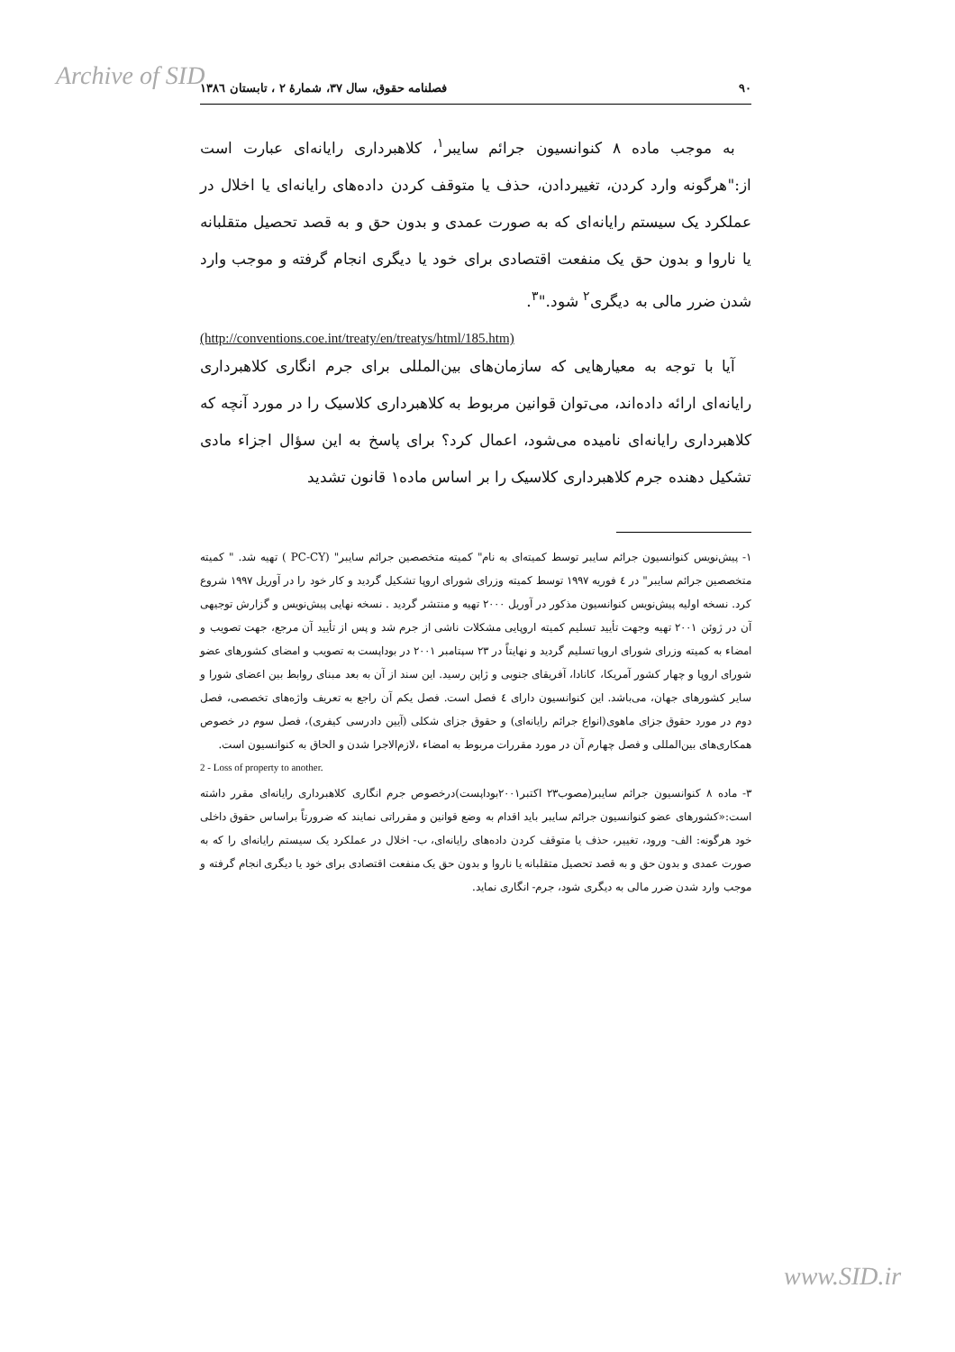Archive of SID
۹۰ فصلنامه حقوق، سال ۳۷، شمارهٔ ۲ ، تابستان ۱۳۸٦
به موجب ماده ۸ کنوانسیون جرائم سایبر<sup>۱</sup>، کلاهبرداری رایانه‌ای عبارت است از:"هرگونه وارد کردن، تغییردادن، حذف یا متوقف کردن داده‌های رایانه‌ای یا اخلال در عملکرد یک سیستم رایانه‌ای که به صورت عمدی و بدون حق و به قصد تحصیل متقلبانه یا ناروا و بدون حق یک منفعت اقتصادی برای خود یا دیگری انجام گرفته و موجب وارد شدن ضرر مالی به دیگری<sup>۲</sup> شود."<sup>۳</sup>.
(http://conventions.coe.int/treaty/en/treatys/html/185.htm)
آیا با توجه به معیارهایی که سازمان‌های بین‌المللی برای جرم انگاری کلاهبرداری رایانه‌ای ارائه داده‌اند، می‌توان قوانین مربوط به کلاهبرداری کلاسیک را در مورد آنچه که کلاهبرداری رایانه‌ای نامیده می‌شود، اعمال کرد؟ برای پاسخ به این سؤال اجزاء مادی تشکیل دهنده جرم کلاهبرداری کلاسیک را بر اساس ماده۱ قانون تشدید
۱- پیش‌نویس کنوانسیون جرائم سایبر توسط کمیته‌ای به نام" کمیته متخصصین جرائم سایبر" (PC-CY ) تهیه شد. " کمیته متخصصین جرائم سایبر" در ٤ فوریه ۱۹۹۷ توسط کمیته وزرای شورای اروپا تشکیل گردید و کار خود را در آوریل ۱۹۹۷ شروع کرد. نسخه اولیه پیش‌نویس کنوانسیون مذکور در آوریل ۲۰۰۰ تهیه و منتشر گردید . نسخه نهایی پیش‌نویس و گزارش توجیهی آن در ژوئن ۲۰۰۱ تهیه وجهت تأیید تسلیم کمیته اروپایی مشکلات ناشی از جرم شد و پس از تأیید آن مرجع، جهت تصویب و امضاء به کمیته وزرای شورای اروپا تسلیم گردید و نهایتاً در ۲۳ سپتامبر ۲۰۰۱ در بوداپست به تصویب و امضای کشورهای عضو شورای اروپا و چهار کشور آمریکا، کانادا، آفریقای جنوبی و ژاپن رسید. این سند از آن به بعد مبنای روابط بین اعضای شورا و سایر کشورهای جهان، می‌باشد. این کنوانسیون دارای ٤ فصل است. فصل یکم آن راجع به تعریف واژه‌های تخصصی، فصل دوم در مورد حقوق جزای ماهوی(انواع جرائم رایانه‌ای) و حقوق جزای شکلی (آیین دادرسی کیفری)، فصل سوم در خصوص همکاری‌های بین‌المللی و فصل چهارم آن در مورد مقررات مربوط به امضاء ،لازم‌الاجرا شدن و الحاق به کنوانسیون است.
2 - Loss of property to another.
۳- ماده ۸ کنوانسیون جرائم سایبر(مصوب۲۳ اکتبر۲۰۰۱بوداپست)درخصوص جرم انگاری کلاهبرداری رایانه‌ای مقرر داشته است:«کشورهای عضو کنوانسیون جرائم سایبر باید اقدام به وضع قوانین و مقرراتی نمایند که ضرورتاً براساس حقوق داخلی خود هرگونه: الف- ورود، تغییر، حذف یا متوقف کردن داده‌های رایانه‌ای، ب- اخلال در عملکرد یک سیستم رایانه‌ای را که به صورت عمدی و بدون حق و به قصد تحصیل متقلبانه یا ناروا و بدون حق یک منفعت اقتصادی برای خود یا دیگری انجام گرفته و موجب وارد شدن ضرر مالی به دیگری شود، جرم- انگاری نماید.
www.SID.ir